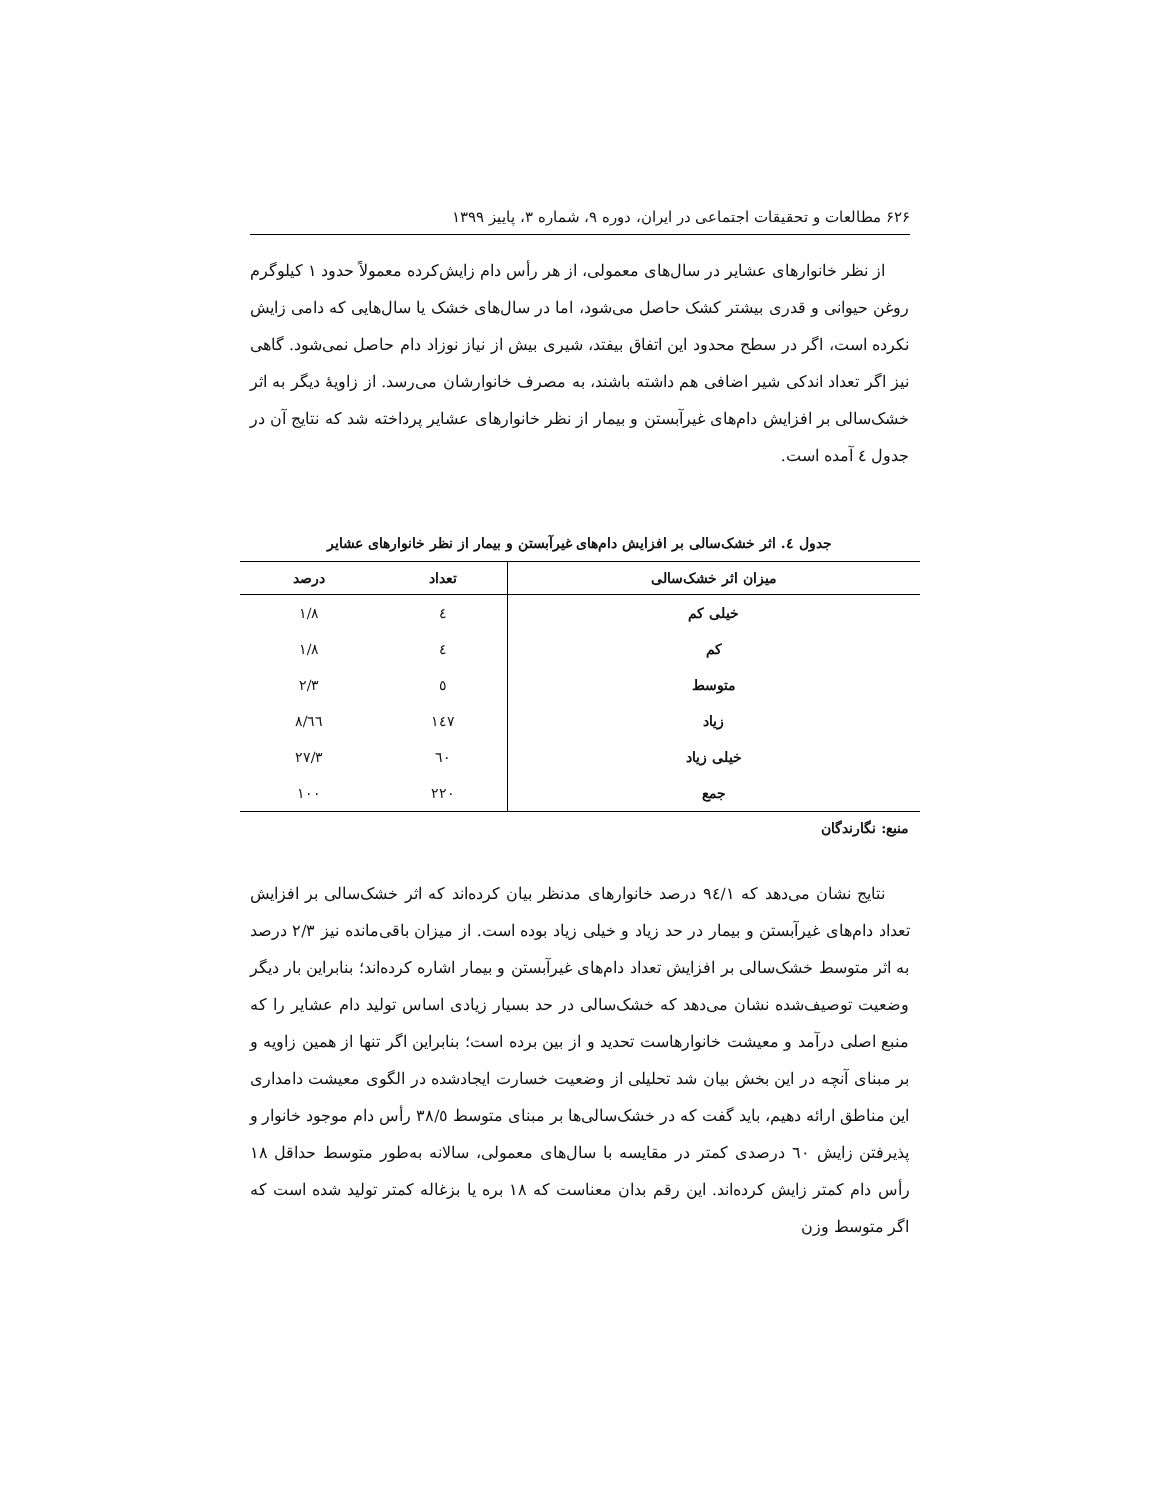۶۲۶ مطالعات و تحقیقات اجتماعی در ایران، دوره ۹، شماره ۳، پاییز ۱۳۹۹
از نظر خانوارهای عشایر در سال‌های معمولی، از هر رأس دام زایش‌کرده معمولاً حدود ۱ کیلوگرم روغن حیوانی و قدری بیشتر کشک حاصل می‌شود، اما در سال‌های خشک یا سال‌هایی که دامی زایش نکرده است، اگر در سطح محدود این اتفاق بیفتد، شیری بیش از نیاز نوزاد دام حاصل نمی‌شود. گاهی نیز اگر تعداد اندکی شیر اضافی هم داشته باشند، به مصرف خانوارشان می‌رسد. از زاویهٔ دیگر به اثر خشک‌سالی بر افزایش دام‌های غیرآبستن و بیمار از نظر خانوارهای عشایر پرداخته شد که نتایج آن در جدول ٤ آمده است.
جدول ٤. اثر خشک‌سالی بر افزایش دام‌های غیرآبستن و بیمار از نظر خانوارهای عشایر
| میزان اثر خشک‌سالی | تعداد | درصد |
| --- | --- | --- |
| خیلی کم | ٤ | ۱/۸ |
| کم | ٤ | ۱/۸ |
| متوسط | ٥ | ۲/۳ |
| زیاد | ١٤٧ | ٦٦/۸ |
| خیلی زیاد | ٦٠ | ۲۷/۳ |
| جمع | ۲۲٠ | ۱٠٠ |
منبع: نگارندگان
نتایج نشان می‌دهد که ٩٤/۱ درصد خانوارهای مدنظر بیان کرده‌اند که اثر خشک‌سالی بر افزایش تعداد دام‌های غیرآبستن و بیمار در حد زیاد و خیلی زیاد بوده است. از میزان باقی‌مانده نیز ۲/۳ درصد به اثر متوسط خشک‌سالی بر افزایش تعداد دام‌های غیرآبستن و بیمار اشاره کرده‌اند؛ بنابراین بار دیگر وضعیت توصیف‌شده نشان می‌دهد که خشک‌سالی در حد بسیار زیادی اساس تولید دام عشایر را که منبع اصلی درآمد و معیشت خانوارهاست تحدید و از بین برده است؛ بنابراین اگر تنها از همین زاویه و بر مبنای آنچه در این بخش بیان شد تحلیلی از وضعیت خسارت ایجادشده در الگوی معیشت دامداری این مناطق ارائه دهیم، باید گفت که در خشک‌سالی‌ها بر مبنای متوسط ۳۸/٥ رأس دام موجود خانوار و پذیرفتن زایش ٦٠ درصدی کمتر در مقایسه با سال‌های معمولی، سالانه به‌طور متوسط حداقل ۱۸ رأس دام کمتر زایش کرده‌اند. این رقم بدان معناست که ۱۸ بره یا بزغاله کمتر تولید شده است که اگر متوسط وزن